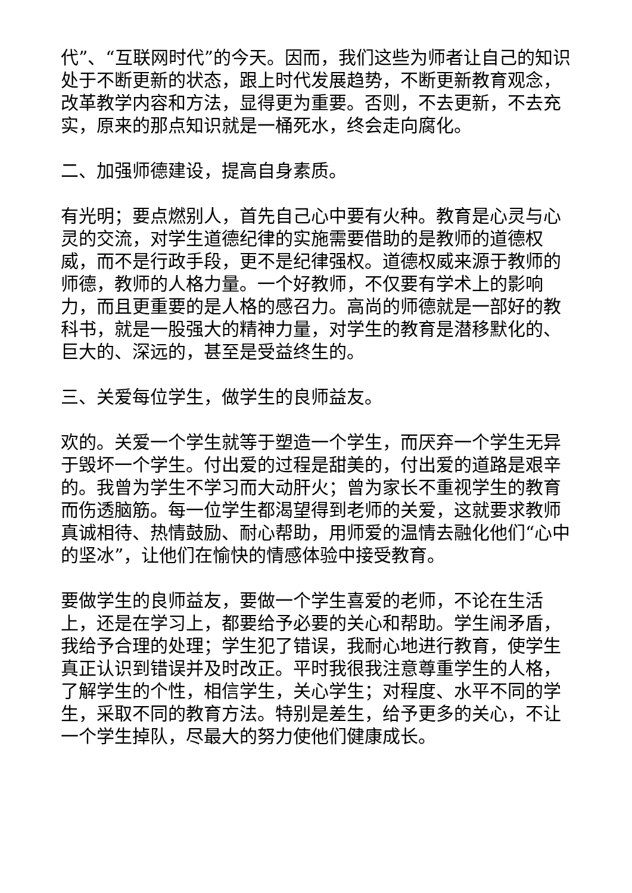代”、“互联网时代”的今天。因而，我们这些为师者让自己的知识处于不断更新的状态，跟上时代发展趋势，不断更新教育观念，改革教学内容和方法，显得更为重要。否则，不去更新，不去充实，原来的那点知识就是一桶死水，终会走向腐化。
二、加强师德建设，提高自身素质。
有光明；要点燃别人，首先自己心中要有火种。教育是心灵与心灵的交流，对学生道德纪律的实施需要借助的是教师的道德权威，而不是行政手段，更不是纪律强权。道德权威来源于教师的师德，教师的人格力量。一个好教师，不仅要有学术上的影响力，而且更重要的是人格的感召力。高尚的师德就是一部好的教科书，就是一股强大的精神力量，对学生的教育是潜移默化的、巨大的、深远的，甚至是受益终生的。
三、关爱每位学生，做学生的良师益友。
欢的。关爱一个学生就等于塑造一个学生，而厌弃一个学生无异于毁坏一个学生。付出爱的过程是甜美的，付出爱的道路是艰辛的。我曾为学生不学习而大动肝火；曾为家长不重视学生的教育而伤透脑筋。每一位学生都渴望得到老师的关爱，这就要求教师真诚相待、热情鼓励、耐心帮助，用师爱的温情去融化他们“心中的坚冰”，让他们在愉快的情感体验中接受教育。
要做学生的良师益友，要做一个学生喜爱的老师，不论在生活上，还是在学习上，都要给予必要的关心和帮助。学生闹矛盾，我给予合理的处理；学生犯了错误，我耐心地进行教育，使学生真正认识到错误并及时改正。平时我很我注意尊重学生的人格，了解学生的个性，相信学生，关心学生；对程度、水平不同的学生，采取不同的教育方法。特别是差生，给予更多的关心，不让一个学生掉队，尽最大的努力使他们健康成长。